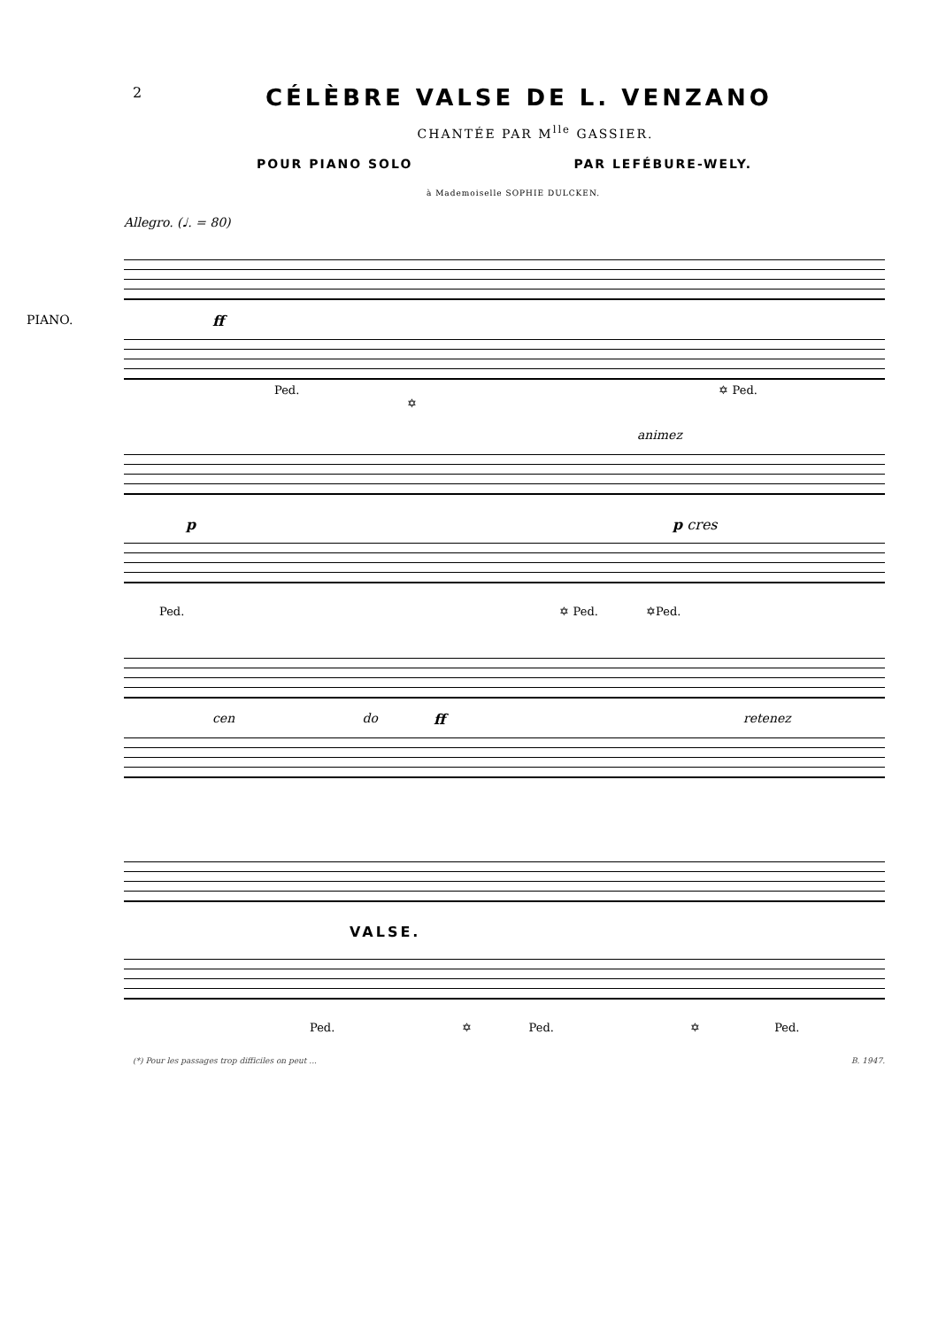2 CÉLÈBRE VALSE DE L. VENZANO
CHANTÉE PAR M<sup>lle</sup> GASSIER.
POUR PIANO SOLO PAR LEFÉBURE-WELY.
à Mademoiselle SOPHIE DULCKEN.
Allegro. (♩. = 80)
PIANO. ff
Ped. ✡ Ped. ✡
animez
p p cres
Ped. ✡ Ped. ✡Ped.
cen do ff retenez
VALSE.
Ped. ✡ Ped. ✡ Ped.
(*) Pour les passages trop difficiles on peut ... B. 1947.